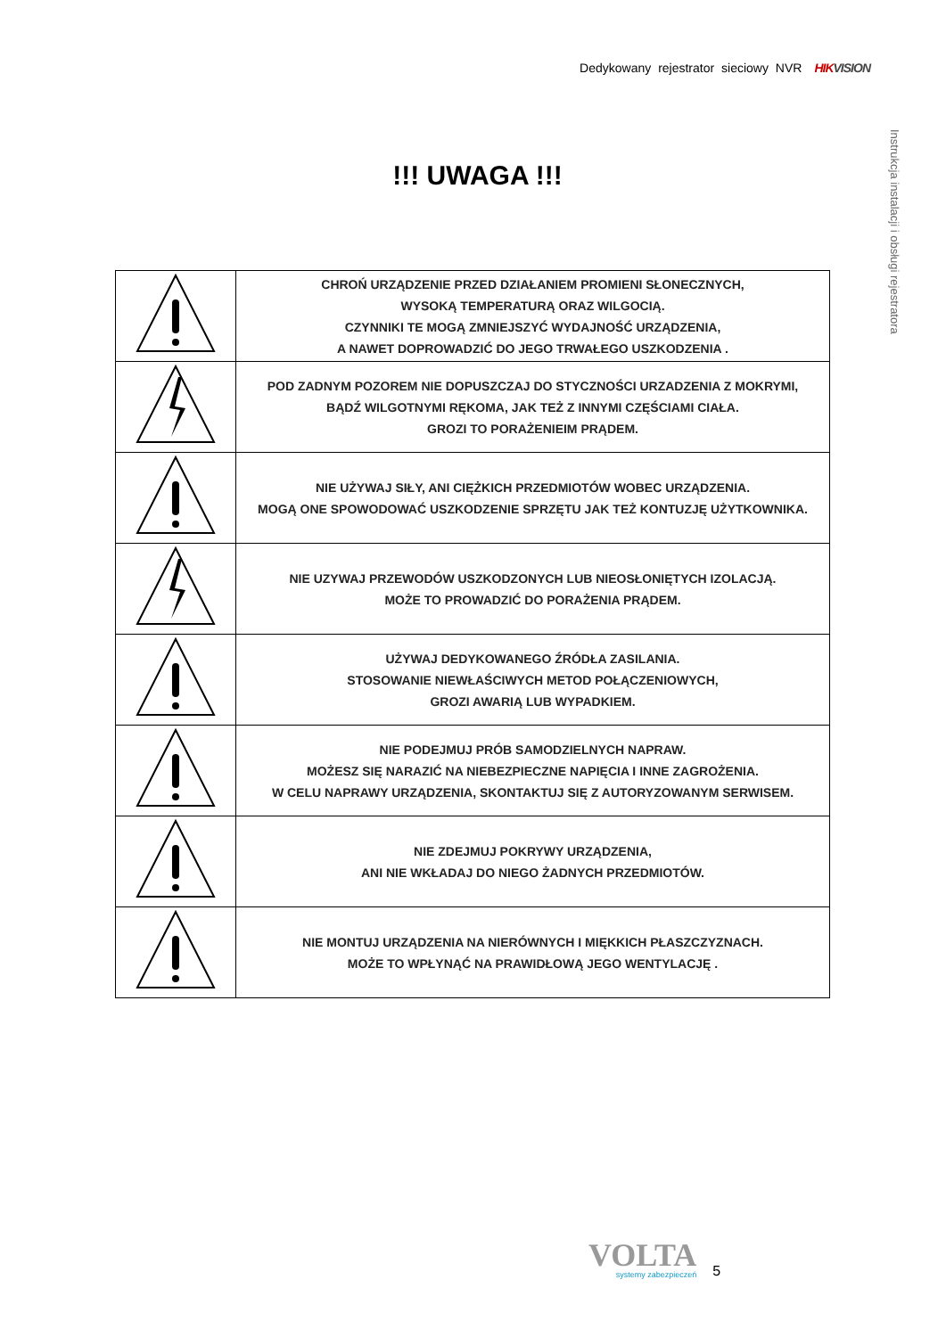Dedykowany rejestrator sieciowy NVR HIK VISION
Instrukcja instalacji i obsługi rejestratora
!!! UWAGA !!!
| | CHROŃ URZĄDZENIE PRZED DZIAŁANIEM PROMIENI SŁONECZNYCH, WYSOKĄ TEMPERATURĄ ORAZ WILGOCIĄ. CZYNNIKI TE MOGĄ ZMNIEJSZYĆ WYDAJNOŚĆ URZĄDZENIA, A NAWET DOPROWADZIĆ DO JEGO TRWAŁEGO USZKODZENIA . |
| | POD ZADNYM POZOREM NIE DOPUSZCZAJ DO STYCZNOŚCI URZADZENIA Z MOKRYMI, BĄDŹ WILGOTNYMI RĘKOMA, JAK TEŻ Z INNYMI CZĘŚCIAMI CIAŁA. GROZI TO PORAŻENIEIM PRĄDEM. |
| | NIE UŻYWAJ SIŁY, ANI CIĘŻKICH PRZEDMIOTÓW WOBEC URZĄDZENIA. MOGĄ ONE SPOWODOWAĆ USZKODZENIE SPRZĘTU JAK TEŻ KONTUZJĘ UŻYTKOWNIKA. |
| | NIE UZYWAJ PRZEWODÓW USZKODZONYCH LUB NIEOSŁONIĘTYCH IZOLACJĄ. MOŻE TO PROWADZIĆ DO PORAŻENIA PRĄDEM. |
| | UŻYWAJ DEDYKOWANEGO ŹRÓDŁA ZASILANIA. STOSOWANIE NIEWŁAŚCIWYCH METOD POŁĄCZENIOWYCH, GROZI AWARIĄ LUB WYPADKIEM. |
| | NIE PODEJMUJ PRÓB SAMODZIELNYCH NAPRAW. MOŻESZ SIĘ NARAZIĆ NA NIEBEZPIECZNE NAPIĘCIA I INNE ZAGROŻENIA. W CELU NAPRAWY URZĄDZENIA, SKONTAKTUJ SIĘ Z AUTORYZOWANYM SERWISEM. |
| | NIE ZDEJMUJ POKRYWY URZĄDZENIA, ANI NIE WKŁADAJ DO NIEGO ŻADNYCH PRZEDMIOTÓW. |
| | NIE MONTUJ URZĄDZENIA NA NIERÓWNYCH I MIĘKKICH PŁASZCZYZNACH. MOŻE TO WPŁYNĄĆ NA PRAWIDŁOWĄ JEGO WENTYLACJĘ . |
VOLTA
systemy zabezpieczeń
5